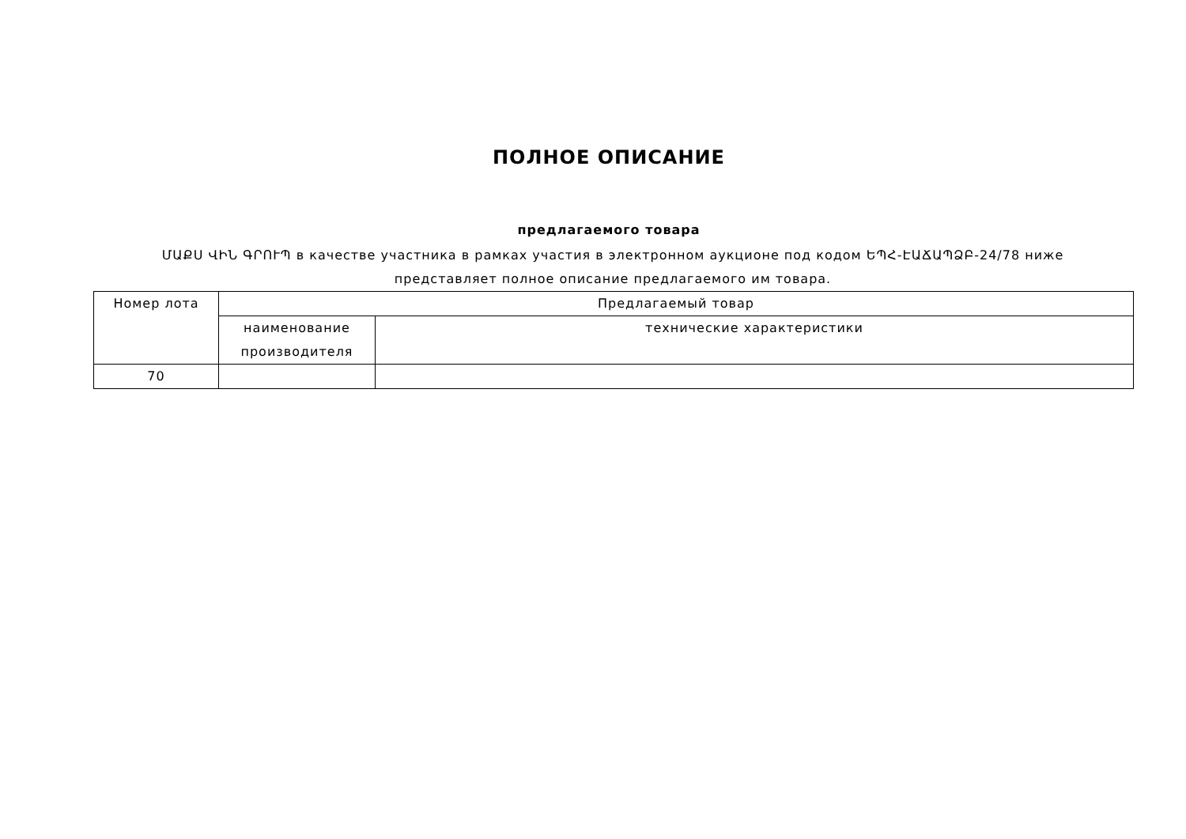ПОЛНОЕ ОПИСАНИЕ
предлагаемого товара
ՄԱՔՍ ՎԻՆ ԳՐՈՒՊ в качестве участника в рамках участия в электронном аукционе под кодом ԵՊՀ-ԷԱՃԱՊՁԲ-24/78 ниже представляет полное описание предлагаемого им товара.
| Номер лота | Предлагаемый товар | |
| --- | --- | --- |
| | наименование производителя | технические характеристики |
| 70 | | |